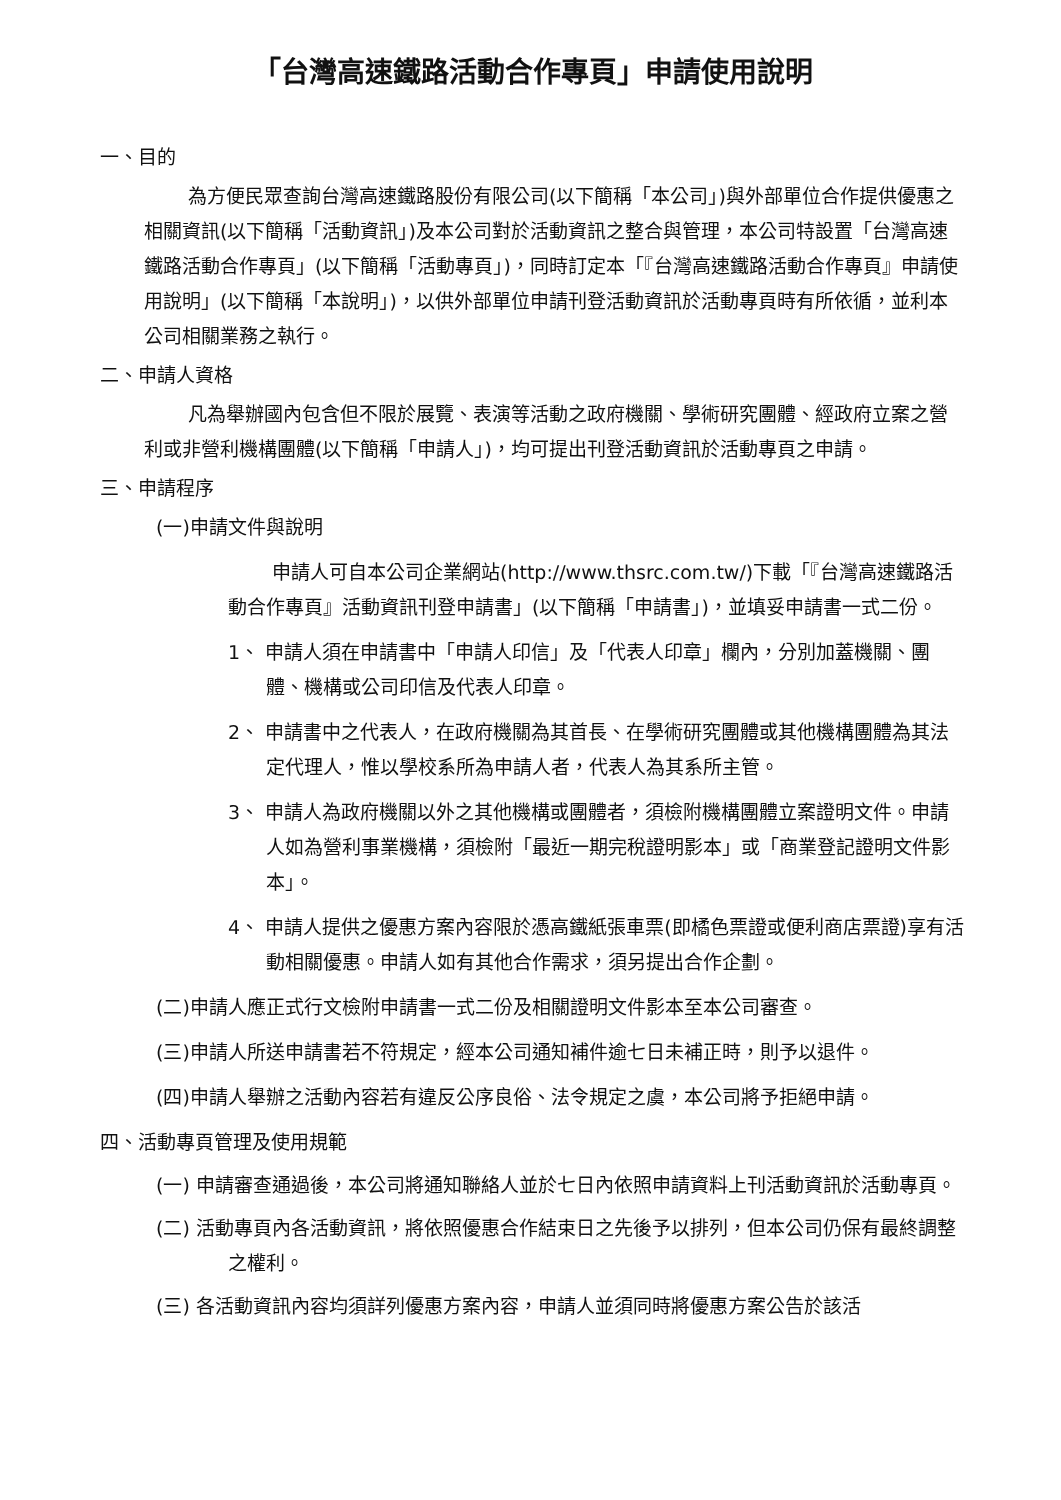「台灣高速鐵路活動合作專頁」申請使用說明
一、目的
為方便民眾查詢台灣高速鐵路股份有限公司(以下簡稱「本公司」)與外部單位合作提供優惠之相關資訊(以下簡稱「活動資訊」)及本公司對於活動資訊之整合與管理，本公司特設置「台灣高速鐵路活動合作專頁」(以下簡稱「活動專頁」)，同時訂定本「『台灣高速鐵路活動合作專頁』申請使用說明」(以下簡稱「本說明」)，以供外部單位申請刊登活動資訊於活動專頁時有所依循，並利本公司相關業務之執行。
二、申請人資格
凡為舉辦國內包含但不限於展覽、表演等活動之政府機關、學術研究團體、經政府立案之營利或非營利機構團體(以下簡稱「申請人」)，均可提出刊登活動資訊於活動專頁之申請。
三、申請程序
(一)申請文件與說明
申請人可自本公司企業網站(http://www.thsrc.com.tw/)下載「『台灣高速鐵路活動合作專頁』活動資訊刊登申請書」(以下簡稱「申請書」)，並填妥申請書一式二份。
1、 申請人須在申請書中「申請人印信」及「代表人印章」欄內，分別加蓋機關、團體、機構或公司印信及代表人印章。
2、 申請書中之代表人，在政府機關為其首長、在學術研究團體或其他機構團體為其法定代理人，惟以學校系所為申請人者，代表人為其系所主管。
3、 申請人為政府機關以外之其他機構或團體者，須檢附機構團體立案證明文件。申請人如為營利事業機構，須檢附「最近一期完稅證明影本」或「商業登記證明文件影本」。
4、 申請人提供之優惠方案內容限於憑高鐵紙張車票(即橘色票證或便利商店票證)享有活動相關優惠。申請人如有其他合作需求，須另提出合作企劃。
(二)申請人應正式行文檢附申請書一式二份及相關證明文件影本至本公司審查。
(三)申請人所送申請書若不符規定，經本公司通知補件逾七日未補正時，則予以退件。
(四)申請人舉辦之活動內容若有違反公序良俗、法令規定之虞，本公司將予拒絕申請。
四、活動專頁管理及使用規範
(一) 申請審查通過後，本公司將通知聯絡人並於七日內依照申請資料上刊活動資訊於活動專頁。
(二) 活動專頁內各活動資訊，將依照優惠合作結束日之先後予以排列，但本公司仍保有最終調整之權利。
(三) 各活動資訊內容均須詳列優惠方案內容，申請人並須同時將優惠方案公告於該活